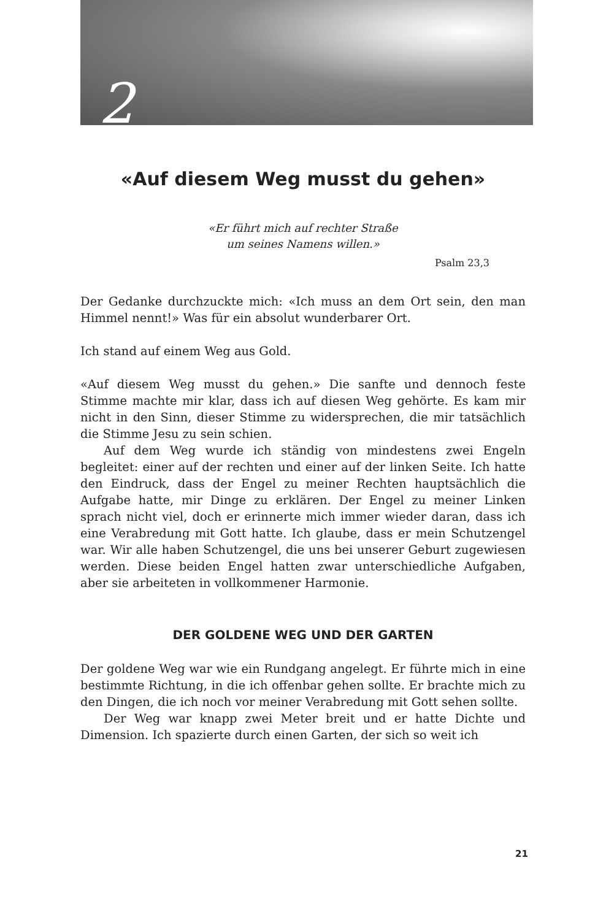2
«Auf diesem Weg musst du gehen»
«Er führt mich auf rechter Straße
um seines Namens willen.»
Psalm 23,3
Der Gedanke durchzuckte mich: «Ich muss an dem Ort sein, den man Himmel nennt!» Was für ein absolut wunderbarer Ort.
Ich stand auf einem Weg aus Gold.
«Auf diesem Weg musst du gehen.» Die sanfte und dennoch feste Stimme machte mir klar, dass ich auf diesen Weg gehörte. Es kam mir nicht in den Sinn, dieser Stimme zu widersprechen, die mir tatsächlich die Stimme Jesu zu sein schien.
Auf dem Weg wurde ich ständig von mindestens zwei Engeln begleitet: einer auf der rechten und einer auf der linken Seite. Ich hatte den Eindruck, dass der Engel zu meiner Rechten hauptsächlich die Aufgabe hatte, mir Dinge zu erklären. Der Engel zu meiner Linken sprach nicht viel, doch er erinnerte mich immer wieder daran, dass ich eine Verabredung mit Gott hatte. Ich glaube, dass er mein Schutzengel war. Wir alle haben Schutzengel, die uns bei unserer Geburt zugewiesen werden. Diese beiden Engel hatten zwar unterschiedliche Aufgaben, aber sie arbeiteten in vollkommener Harmonie.
DER GOLDENE WEG UND DER GARTEN
Der goldene Weg war wie ein Rundgang angelegt. Er führte mich in eine bestimmte Richtung, in die ich offenbar gehen sollte. Er brachte mich zu den Dingen, die ich noch vor meiner Verabredung mit Gott sehen sollte.
Der Weg war knapp zwei Meter breit und er hatte Dichte und Dimension. Ich spazierte durch einen Garten, der sich so weit ich
21